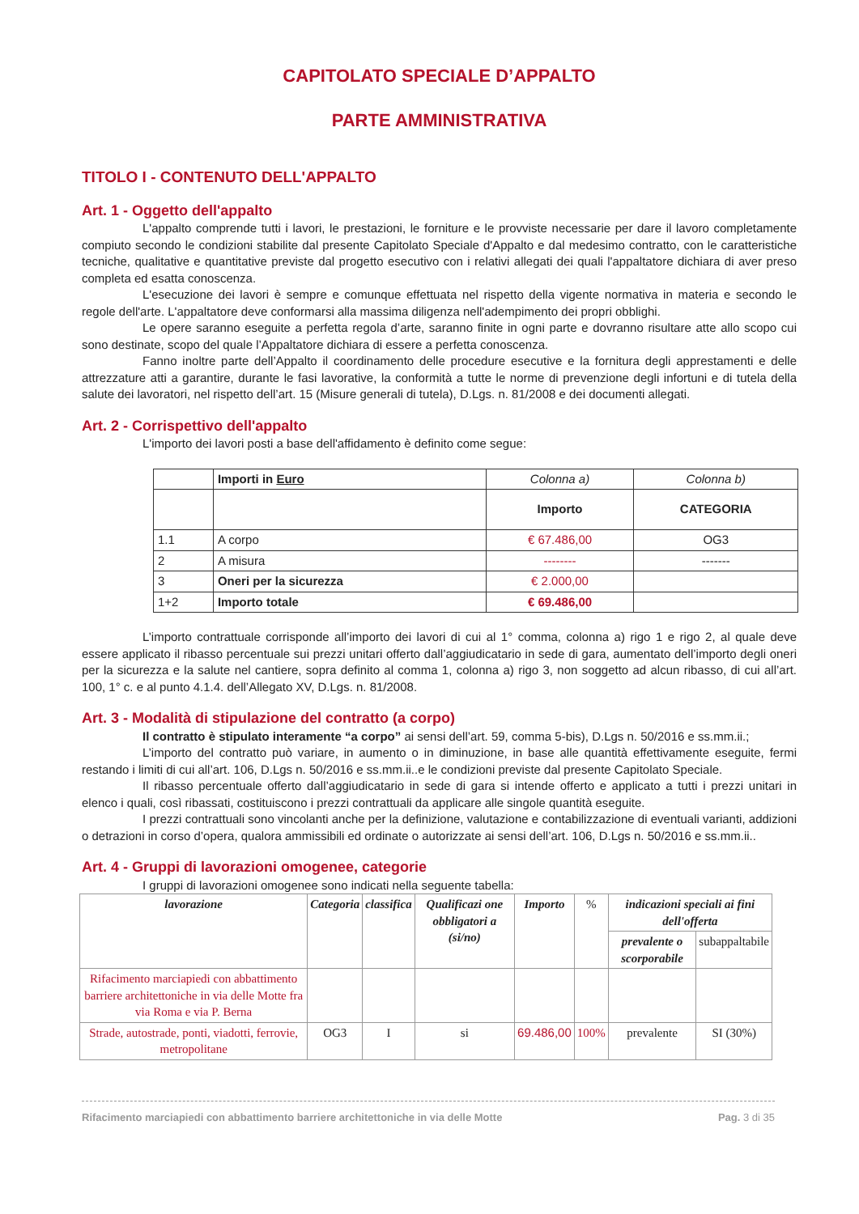CAPITOLATO SPECIALE D’APPALTO
PARTE AMMINISTRATIVA
TITOLO I - CONTENUTO DELL'APPALTO
Art. 1 - Oggetto dell'appalto
L'appalto comprende tutti i lavori, le prestazioni, le forniture e le provviste necessarie per dare il lavoro completamente compiuto secondo le condizioni stabilite dal presente Capitolato Speciale d'Appalto e dal medesimo contratto, con le caratteristiche tecniche, qualitative e quantitative previste dal progetto esecutivo con i relativi allegati dei quali l'appaltatore dichiara di aver preso completa ed esatta conoscenza.
L'esecuzione dei lavori è sempre e comunque effettuata nel rispetto della vigente normativa in materia e secondo le regole dell'arte. L'appaltatore deve conformarsi alla massima diligenza nell'adempimento dei propri obblighi.
Le opere saranno eseguite a perfetta regola d’arte, saranno finite in ogni parte e dovranno risultare atte allo scopo cui sono destinate, scopo del quale l’Appaltatore dichiara di essere a perfetta conoscenza.
Fanno inoltre parte dell’Appalto il coordinamento delle procedure esecutive e la fornitura degli apprestamenti e delle attrezzature atti a garantire, durante le fasi lavorative, la conformità a tutte le norme di prevenzione degli infortuni e di tutela della salute dei lavoratori, nel rispetto dell’art. 15 (Misure generali di tutela), D.Lgs. n. 81/2008 e dei documenti allegati.
Art. 2 - Corrispettivo dell'appalto
L'importo dei lavori posti a base dell'affidamento è definito come segue:
| | Importi in Euro | Colonna a) | Colonna b) |
| | | Importo | CATEGORIA |
| 1.1 | A corpo | € 67.486,00 | OG3 |
| 2 | A misura | -------- | ------- |
| 3 | Oneri per la sicurezza | € 2.000,00 | |
| 1+2 | Importo totale | € 69.486,00 | |
L’importo contrattuale corrisponde all’importo dei lavori di cui al 1° comma, colonna a) rigo 1 e rigo 2, al quale deve essere applicato il ribasso percentuale sui prezzi unitari offerto dall’aggiudicatario in sede di gara, aumentato dell’importo degli oneri per la sicurezza e la salute nel cantiere, sopra definito al comma 1, colonna a) rigo 3, non soggetto ad alcun ribasso, di cui all’art. 100, 1° c. e al punto 4.1.4. dell’Allegato XV, D.Lgs. n. 81/2008.
Art. 3 - Modalità di stipulazione del contratto (a corpo)
Il contratto è stipulato interamente “a corpo” ai sensi dell’art. 59, comma 5-bis), D.Lgs n. 50/2016 e ss.mm.ii.;
L’importo del contratto può variare, in aumento o in diminuzione, in base alle quantità effettivamente eseguite, fermi restando i limiti di cui all’art. 106, D.Lgs n. 50/2016 e ss.mm.ii..e le condizioni previste dal presente Capitolato Speciale.
Il ribasso percentuale offerto dall’aggiudicatario in sede di gara si intende offerto e applicato a tutti i prezzi unitari in elenco i quali, così ribassati, costituiscono i prezzi contrattuali da applicare alle singole quantità eseguite.
I prezzi contrattuali sono vincolanti anche per la definizione, valutazione e contabilizzazione di eventuali varianti, addizioni o detrazioni in corso d’opera, qualora ammissibili ed ordinate o autorizzate ai sensi dell’art. 106, D.Lgs n. 50/2016 e ss.mm.ii..
Art. 4 - Gruppi di lavorazioni omogenee, categorie
I gruppi di lavorazioni omogenee sono indicati nella seguente tabella:
| lavorazione | Categoria | classifica | Qualificazi one obbligatori a (si/no) | Importo | % | indicazioni speciali ai fini dell'offerta | |
| --- | --- | --- | --- | --- | --- | --- | --- |
| | | | | | | prevalente o scorporabile | subappaltabile |
| Rifacimento marciapiedi con abbattimento barriere architettoniche in via delle Motte fra via Roma e via P. Berna | | | | | | | |
| Strade, autostrade, ponti, viadotti, ferrovie, metropolitane | OG3 | I | si | 69.486,00 | 100% | prevalente | SI (30%) |
Rifacimento marciapiedi con abbattimento barriere architettoniche in via delle Motte Pag. 3 di 35